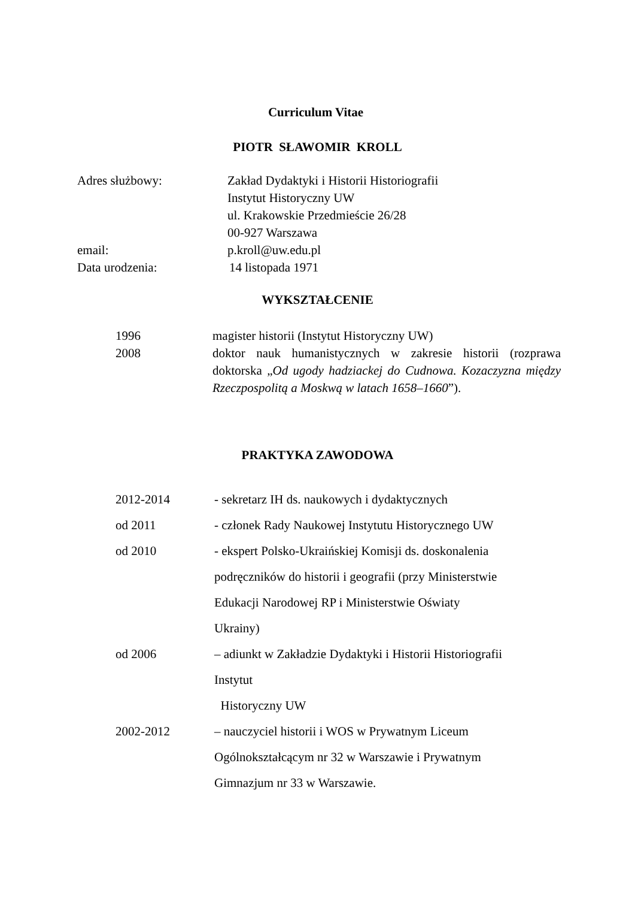Curriculum Vitae
PIOTR SŁAWOMIR KROLL
Adres służbowy: Zakład Dydaktyki i Historii Historiografii
Instytut Historyczny UW
ul. Krakowskie Przedmieście 26/28
00-927 Warszawa
email: p.kroll@uw.edu.pl
Data urodzenia: 14 listopada 1971
WYKSZTAŁCENIE
1996 magister historii (Instytut Historyczny UW)
2008 doktor nauk humanistycznych w zakresie historii (rozprawa doktorska „Od ugody hadziackej do Cudnowa. Kozaczyzna między Rzeczpospolitą a Moskwą w latach 1658–1660”).
PRAKTYKA ZAWODOWA
2012-2014 - sekretarz IH ds. naukowych i dydaktycznych
od 2011 - członek Rady Naukowej Instytutu Historycznego UW
od 2010 - ekspert Polsko-Ukraińskiej Komisji ds. doskonalenia
podręczników do historii i geografii (przy Ministerstwie
Edukacji Narodowej RP i Ministerstwie Oświaty
Ukrainy)
od 2006 – adiunkt w Zakładzie Dydaktyki i Historii Historiografii
Instytut
Historyczny UW
2002-2012 – nauczyciel historii i WOS w Prywatnym Liceum
Ogólnokształcącym nr 32 w Warszawie i Prywatnym
Gimnazjum nr 33 w Warszawie.